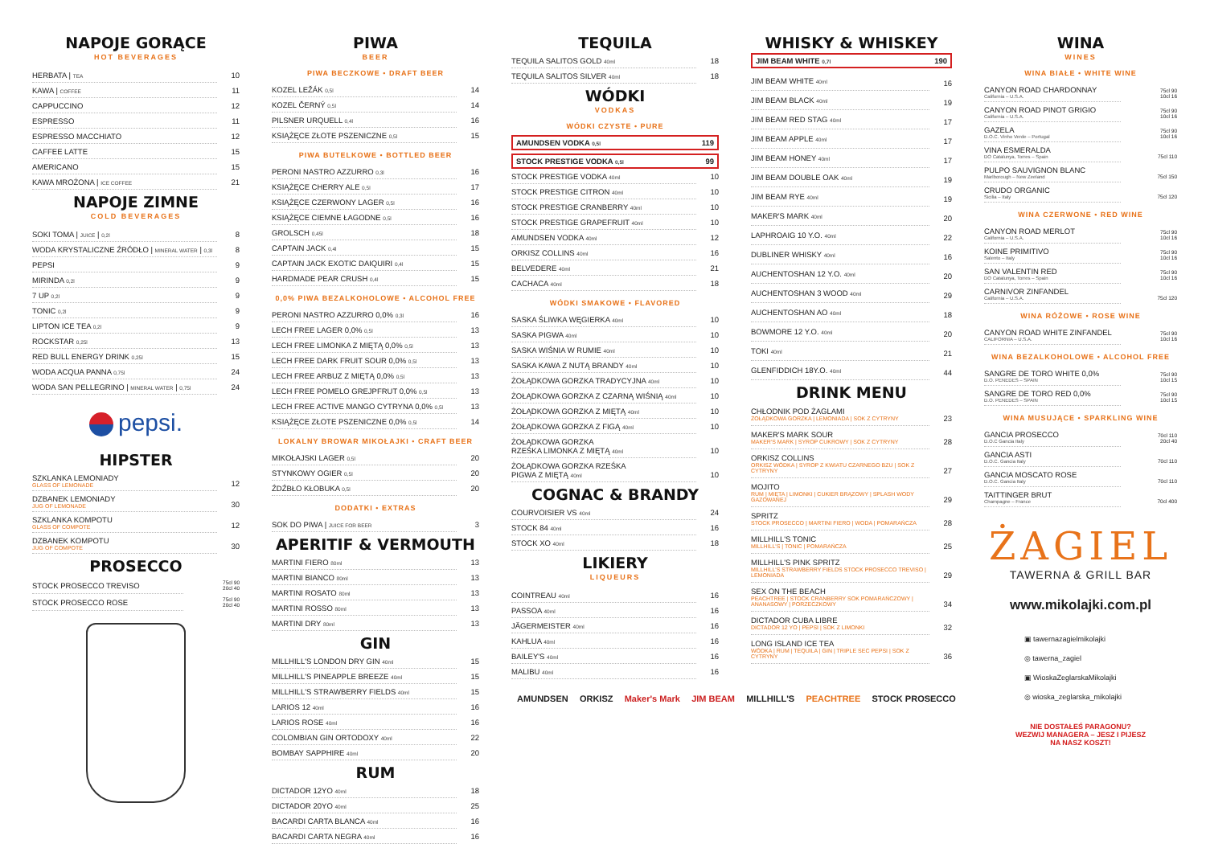NAPOJE GORĄCE
HOT BEVERAGES
| HERBATA / TEA | 10 |
| KAWA / COFFEE | 11 |
| CAPPUCCINO | 12 |
| ESPRESSO | 11 |
| ESPRESSO MACCHIATO | 12 |
| CAFFEE LATTE | 15 |
| AMERICANO | 15 |
| KAWA MROŻONA / ICE COFFEE | 21 |
NAPOJE ZIMNE
COLD BEVERAGES
| SOKI TOMA / JUICE / 0,2l | 8 |
| WODA KRYSTALICZNE ŹRÓDŁO / MINERAL WATER / 0,3l | 8 |
| PEPSI | 9 |
| MIRINDA 0,2l | 9 |
| 7 UP 0,2l | 9 |
| TONIC 0,2l | 9 |
| LIPTON ICE TEA 0,2l | 9 |
| ROCKSTAR 0,25l | 13 |
| RED BULL ENERGY DRINK 0,25l | 15 |
| WODA ACQUA PANNA 0,75l | 24 |
| WODA SAN PELLEGRINO / MINERAL WATER / 0,75l | 24 |
pepsi.
HIPSTER
| SZKLANKA LEMONIADY GLASS OF LEMONADE | 12 |
| DZBANEK LEMONIADY JUG OF LEMONADE | 30 |
| SZKLANKA KOMPOTU GLASS OF COMPOTE | 12 |
| DZBANEK KOMPOTU JUG OF COMPOTE | 30 |
PROSECCO
| STOCK PROSECCO TREVISO | 75cl 90 20cl 40 |
| STOCK PROSECCO ROSE | 75cl 90 20cl 40 |
PIWA
BEER
PIWA BECZKOWE • DRAFT BEER
| KOZEL LEŽÁK 0,5l | 14 |
| KOZEL ČERNÝ 0,5l | 14 |
| PILSNER URQUELL 0,4l | 16 |
| KSIĄŻĘCE ZŁOTE PSZENICZNE 0,5l | 15 |
PIWA BUTELKOWE • BOTTLED BEER
| PERONI NASTRO AZZURRO 0,3l | 16 |
| KSIĄŻĘCE CHERRY ALE 0,5l | 17 |
| KSIĄŻĘCE CZERWONY LAGER 0,5l | 16 |
| KSIĄŻĘCE CIEMNE ŁAGODNE 0,5l | 16 |
| GROLSCH 0,45l | 18 |
| CAPTAIN JACK 0,4l | 15 |
| CAPTAIN JACK EXOTIC DAIQUIRI 0,4l | 15 |
| HARDMADE PEAR CRUSH 0,4l | 15 |
0,0% PIWA BEZALKOHOLOWE • ALCOHOL FREE
| PERONI NASTRO AZZURRO 0,0% 0,3l | 16 |
| LECH FREE LAGER 0,0% 0,5l | 13 |
| LECH FREE LIMONKA Z MIĘTĄ 0,0% 0,5l | 13 |
| LECH FREE DARK FRUIT SOUR 0,0% 0,5l | 13 |
| LECH FREE ARBUZ Z MIĘTĄ 0,0% 0,5l | 13 |
| LECH FREE POMELO GREJPFRUT 0,0% 0,5l | 13 |
| LECH FREE ACTIVE MANGO CYTRYNA 0,0% 0,5l | 13 |
| KSIĄŻĘCE ZŁOTE PSZENICZNE 0,0% 0,5l | 14 |
LOKALNY BROWAR MIKOŁAJKI • CRAFT BEER
| MIKOŁAJSKI LAGER 0,5l | 20 |
| STYNKOWY OGIER 0,5l | 20 |
| ŹDŹBŁO KŁOBUKA 0,5l | 20 |
DODATKI • EXTRAS
| SOK DO PIWA / JUICE FOR BEER | 3 |
APERITIF & VERMOUTH
| MARTINI FIERO 80ml | 13 |
| MARTINI BIANCO 80ml | 13 |
| MARTINI ROSATO 80ml | 13 |
| MARTINI ROSSO 80ml | 13 |
| MARTINI DRY 80ml | 13 |
GIN
| MILLHILL'S LONDON DRY GIN 40ml | 15 |
| MILLHILL'S PINEAPPLE BREEZE 40ml | 15 |
| MILLHILL'S STRAWBERRY FIELDS 40ml | 15 |
| LARIOS 12 40ml | 16 |
| LARIOS ROSE 40ml | 16 |
| COLOMBIAN GIN ORTODOXY 40ml | 22 |
| BOMBAY SAPPHIRE 40ml | 20 |
RUM
| DICTADOR 12YO 40ml | 18 |
| DICTADOR 20YO 40ml | 25 |
| BACARDI CARTA BLANCA 40ml | 16 |
| BACARDI CARTA NEGRA 40ml | 16 |
TEQUILA
| TEQUILA SALITOS GOLD 40ml | 18 |
| TEQUILA SALITOS SILVER 40ml | 18 |
WÓDKI
VODKAS
WÓDKI CZYSTE • PURE
AMUNDSEN VODKA 0,5l 119
STOCK PRESTIGE VODKA 0,5l 99
| STOCK PRESTIGE VODKA 40ml | 10 |
| STOCK PRESTIGE CITRON 40ml | 10 |
| STOCK PRESTIGE CRANBERRY 40ml | 10 |
| STOCK PRESTIGE GRAPEFRUIT 40ml | 10 |
| AMUNDSEN VODKA 40ml | 12 |
| ORKISZ COLLINS 40ml | 16 |
| BELVEDERE 40ml | 21 |
| CACHACA 40ml | 18 |
WÓDKI SMAKOWE • FLAVORED
| SASKA ŚLIWKA WĘGIERKA 40ml | 10 |
| SASKA PIGWA 40ml | 10 |
| SASKA WIŚNIA W RUMIE 40ml | 10 |
| SASKA KAWA Z NUTĄ BRANDY 40ml | 10 |
| ŻOŁĄDKOWA GORZKA TRADYCYJNA 40ml | 10 |
| ŻOŁĄDKOWA GORZKA Z CZARNĄ WIŚNIĄ 40ml | 10 |
| ŻOŁĄDKOWA GORZKA Z MIĘTĄ 40ml | 10 |
| ŻOŁĄDKOWA GORZKA Z FIGĄ 40ml | 10 |
| ŻOŁĄDKOWA GORZKA RZEŚKA LIMONKA Z MIĘTĄ 40ml | 10 |
| ŻOŁĄDKOWA GORZKA RZEŚKA PIGWA Z MIĘTĄ 40ml | 10 |
COGNAC & BRANDY
| COURVOISIER VS 40ml | 24 |
| STOCK 84 40ml | 16 |
| STOCK XO 40ml | 18 |
LIKIERY
LIQUEURS
| COINTREAU 40ml | 16 |
| PASSOA 40ml | 16 |
| JÄGERMEISTER 40ml | 16 |
| KAHLUA 40ml | 16 |
| BAILEY'S 40ml | 16 |
| MALIBU 40ml | 16 |
AMUNDSEN ORKISZ Maker's Mark JIM BEAM MILLHILL'S PEACHTREE STOCK PROSECCO
WHISKY & WHISKEY
JIM BEAM WHITE 0,7l 190
| JIM BEAM WHITE 40ml | 16 |
| JIM BEAM BLACK 40ml | 19 |
| JIM BEAM RED STAG 40ml | 17 |
| JIM BEAM APPLE 40ml | 17 |
| JIM BEAM HONEY 40ml | 17 |
| JIM BEAM DOUBLE OAK 40ml | 19 |
| JIM BEAM RYE 40ml | 19 |
| MAKER'S MARK 40ml | 20 |
| LAPHROAIG 10 Y.O. 40ml | 22 |
| DUBLINER WHISKY 40ml | 16 |
| AUCHENTOSHAN 12 Y.O. 40ml | 20 |
| AUCHENTOSHAN 3 WOOD 40ml | 29 |
| AUCHENTOSHAN AO 40ml | 18 |
| BOWMORE 12 Y.O. 40ml | 20 |
| TOKI 40ml | 21 |
| GLENFIDDICH 18Y.O. 40ml | 44 |
DRINK MENU
| CHŁODNIK POD ŻAGLAMI ŻOŁĄDKOWA GORZKA / LEMONIADA / SOK Z CYTRYNY | 23 |
| MAKER'S MARK SOUR MAKER'S MARK / SYROP CUKROWY / SOK Z CYTRYNY | 28 |
| ORKISZ COLLINS ORKISZ WÓDKA / SYROP Z KWIATU CZARNEGO BZU / SOK Z CYTRYNY | 27 |
| MOJITO RUM / MIĘTA / LIMONKI / CUKIER BRĄZOWY / SPLASH WODY GAZOWANEJ | 29 |
| SPRITZ STOCK PROSECCO / MARTINI FIERO / WODA / POMARAŃCZA | 28 |
| MILLHILL'S TONIC MILLHILL'S / TONIC / POMARAŃCZA | 25 |
| MILLHILL'S PINK SPRITZ MILLHILL'S STRAWBERRY FIELDS STOCK PROSECCO TREVISO / LEMONIADA | 29 |
| SEX ON THE BEACH PEACHTREE / STOCK CRANBERRY SOK POMARAŃCZOWY / ANANASOWY / PORZECZKOWY | 34 |
| DICTADOR CUBA LIBRE DICTADOR 12 YO / PEPSI / SOK Z LIMONKI | 32 |
| LONG ISLAND ICE TEA WÓDKA / RUM / TEQUILA / GIN / TRIPLE SEC PEPSI / SOK Z CYTRYNY | 36 |
WINA
WINES
WINA BIAŁE • WHITE WINE
| CANYON ROAD CHARDONNAY California – U.S.A. | 75cl 90 10cl 16 |
| CANYON ROAD PINOT GRIGIO California – U.S.A. | 75cl 90 10cl 16 |
| GAZELA D.O.C. Vinho Verde – Portugal | 75cl 90 10cl 16 |
| VINA ESMERALDA DO Catalunya, Torres – Spain | 75cl 110 |
| PULPO SAUVIGNON BLANC Marlborough – New Zeeland | 75cl 150 |
| CRUDO ORGANIC Sicilia – Italy | 75cl 120 |
WINA CZERWONE • RED WINE
| CANYON ROAD MERLOT California – U.S.A. | 75cl 90 10cl 16 |
| KOINE PRIMITIVO Salento – Italy | 75cl 90 10cl 16 |
| SAN VALENTIN RED DO Catalunya, Torres – Spain | 75cl 90 10cl 16 |
| CARNIVOR ZINFANDEL California – U.S.A. | 75cl 120 |
WINA RÓŻOWE • ROSE WINE
| CANYON ROAD WHITE ZINFANDEL CALIFORNIA – U.S.A. | 75cl 90 10cl 16 |
WINA BEZALKOHOLOWE • ALCOHOL FREE
| SANGRE DE TORO WHITE 0,0% D.O. PENEDES – SPAIN | 75cl 90 10cl 15 |
| SANGRE DE TORO RED 0,0% D.O. PENEDES – SPAIN | 75cl 90 10cl 15 |
WINA MUSUJĄCE • SPARKLING WINE
| GANCIA PROSECCO D.O.C Gancia Italy | 70cl 110 20cl 40 |
| GANCIA ASTI D.O.C. Gancia Italy | 70cl 110 |
| GANCIA MOSCATO ROSE D.O.C. Gancia Italy | 70cl 110 |
| TAITTINGER BRUT Champagne – France | 70cl 400 |
ŻAGIEL
TAWERNA & GRILL BAR
www.mikolajki.com.pl
▣ tawernazagielmikolajki
◎ tawerna_zagiel
▣ WioskaZeglarskaMikolajki
◎ wioska_zeglarska_mikolajki
NIE DOSTAŁEŚ PARAGONU?
WEZWIJ MANAGERA – JESZ I PIJESZ
NA NASZ KOSZT!